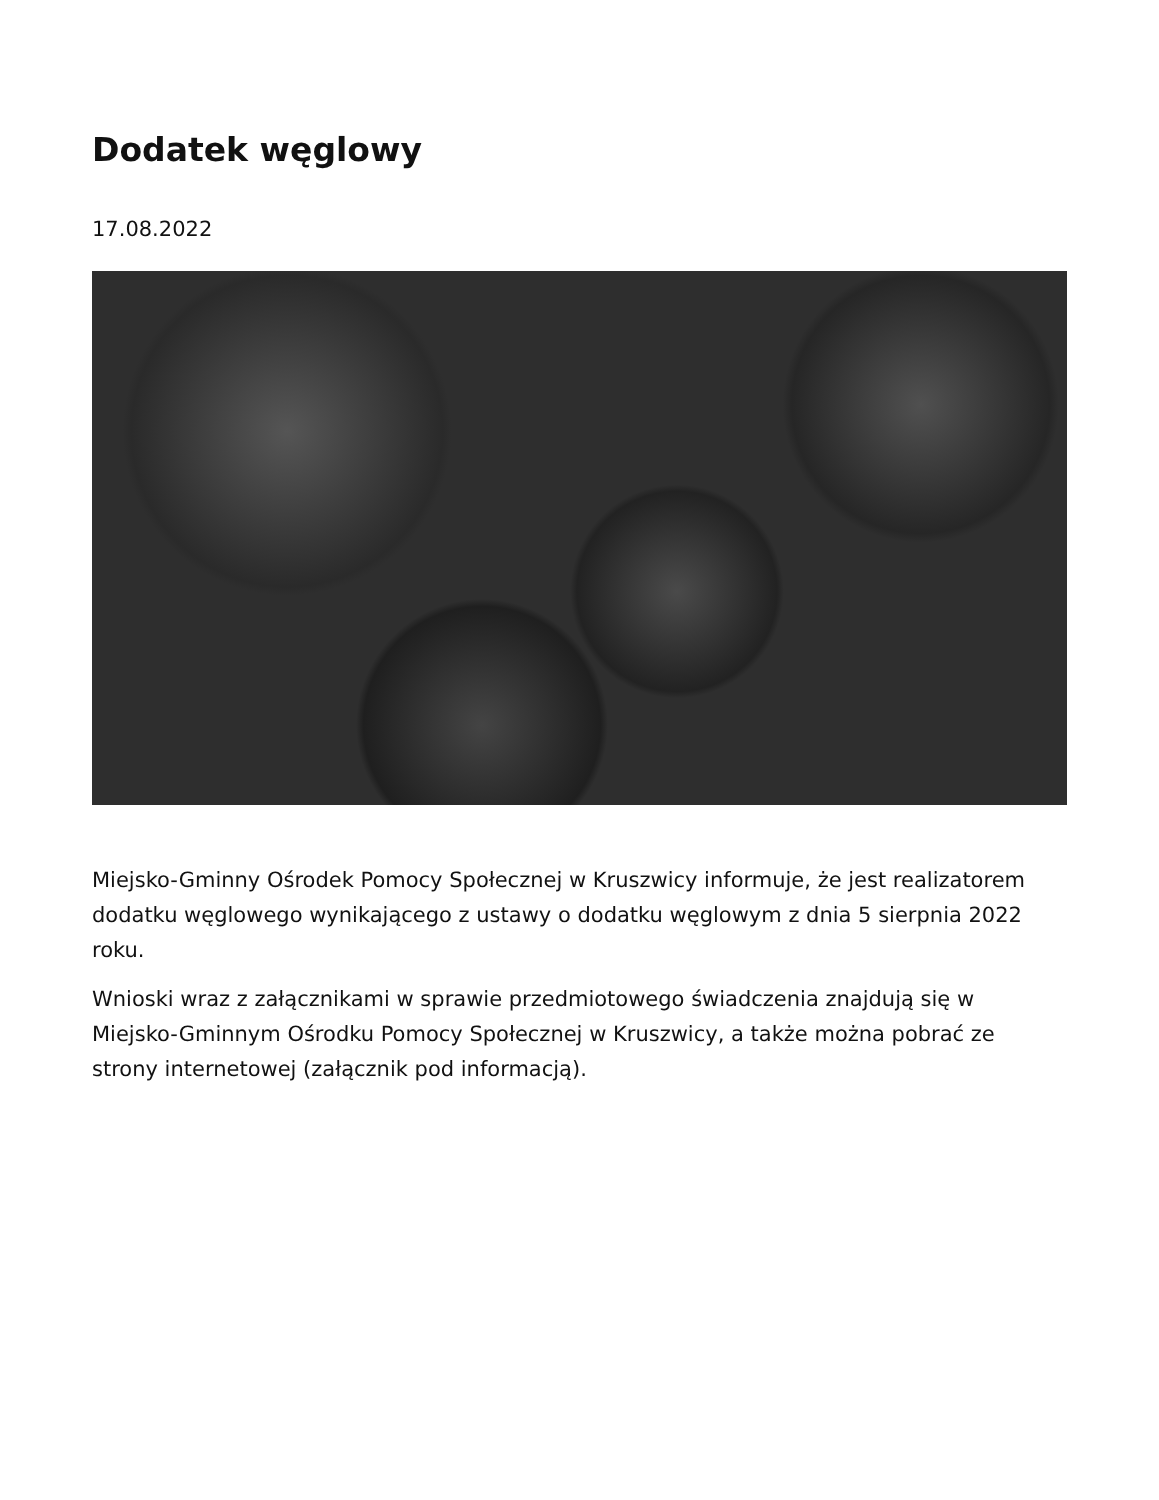Dodatek węglowy
17.08.2022
Miejsko-Gminny Ośrodek Pomocy Społecznej w Kruszwicy informuje, że jest realizatorem dodatku węglowego wynikającego z ustawy o dodatku węglowym z dnia 5 sierpnia 2022 roku.
Wnioski wraz z załącznikami w sprawie przedmiotowego świadczenia znajdują się w Miejsko-Gminnym Ośrodku Pomocy Społecznej w Kruszwicy, a także można pobrać ze strony internetowej (załącznik pod informacją).